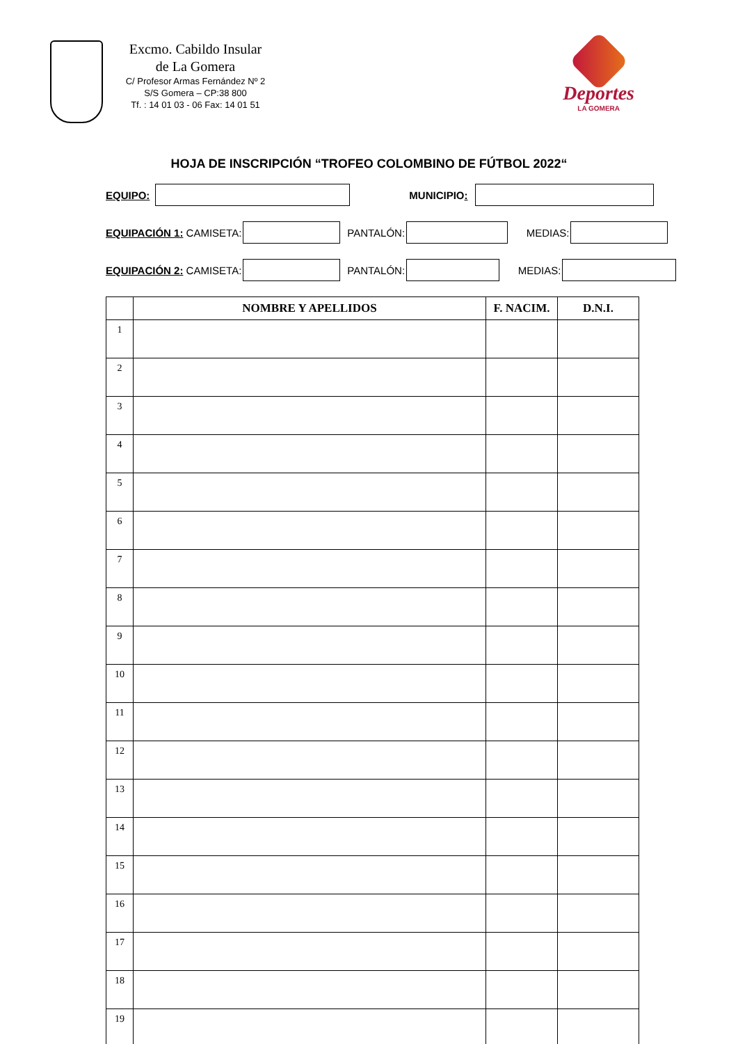Excmo. Cabildo Insular
de La Gomera
C/ Profesor Armas Fernández Nº 2
S/S Gomera – CP:38 800
Tf. : 14 01 03 - 06 Fax: 14 01 51
Deportes
LA GOMERA
HOJA DE INSCRIPCIÓN “TROFEO COLOMBINO DE FÚTBOL 2022“
EQUIPO: MUNICIPIO:
EQUIPACIÓN 1: CAMISETA: PANTALÓN: MEDIAS:
EQUIPACIÓN 2: CAMISETA: PANTALÓN: MEDIAS:
| | NOMBRE Y APELLIDOS | F. NACIM. | D.N.I. |
| --- | --- | --- | --- |
| 1 | | | |
| 2 | | | |
| 3 | | | |
| 4 | | | |
| 5 | | | |
| 6 | | | |
| 7 | | | |
| 8 | | | |
| 9 | | | |
| 10 | | | |
| 11 | | | |
| 12 | | | |
| 13 | | | |
| 14 | | | |
| 15 | | | |
| 16 | | | |
| 17 | | | |
| 18 | | | |
| 19 | | | |